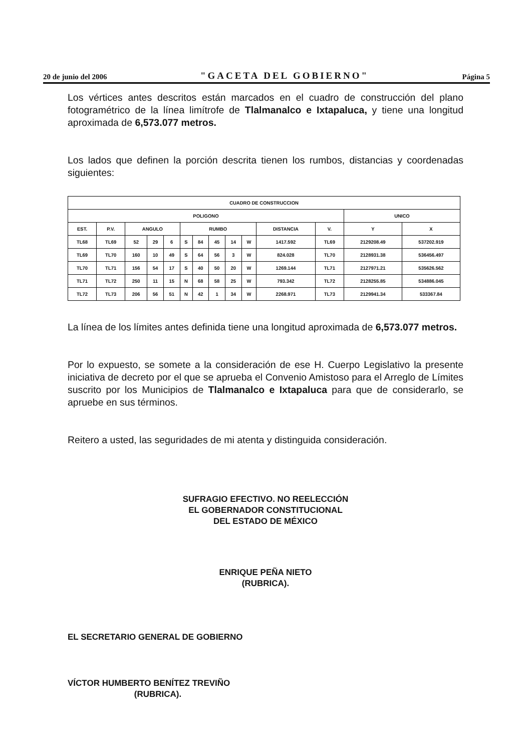20 de junio del 2006 "GACETA DEL GOBIERNO" Página 5
Los vértices antes descritos están marcados en el cuadro de construcción del plano fotogramétrico de la línea limítrofe de Tlalmanalco e Ixtapaluca, y tiene una longitud aproximada de 6,573.077 metros.
Los lados que definen la porción descrita tienen los rumbos, distancias y coordenadas siguientes:
| CUADRO DE CONSTRUCCION | | | | | | | | | | | | | |
| --- | --- | --- | --- | --- | --- | --- | --- | --- | --- | --- | --- | --- | --- |
| POLIGONO | | | | | | | | | | | | UNICO | |
| EST. | P.V. | ANGULO | | | RUMBO | | | | | DISTANCIA | V. | Y | X |
| TL68 | TL69 | 52 | 29 | 6 | S | 84 | 45 | 14 | W | 1417.592 | TL69 | 2129208.49 | 537202.919 |
| TL69 | TL70 | 160 | 10 | 49 | S | 64 | 56 | 3 | W | 824.028 | TL70 | 2128931.38 | 536456.497 |
| TL70 | TL71 | 156 | 54 | 17 | S | 40 | 50 | 20 | W | 1269.144 | TL71 | 2127971.21 | 535626.562 |
| TL71 | TL72 | 250 | 11 | 15 | N | 68 | 58 | 25 | W | 793.342 | TL72 | 2128255.85 | 534886.045 |
| TL72 | TL73 | 206 | 56 | 51 | N | 42 | 1 | 34 | W | 2268.971 | TL73 | 2129941.34 | 533367.84 |
La línea de los límites antes definida tiene una longitud aproximada de 6,573.077 metros.
Por lo expuesto, se somete a la consideración de ese H. Cuerpo Legislativo la presente iniciativa de decreto por el que se aprueba el Convenio Amistoso para el Arreglo de Límites suscrito por los Municipios de Tlalmanalco e Ixtapaluca para que de considerarlo, se apruebe en sus términos.
Reitero a usted, las seguridades de mi atenta y distinguida consideración.
SUFRAGIO EFECTIVO. NO REELECCIÓN
EL GOBERNADOR CONSTITUCIONAL
DEL ESTADO DE MÉXICO
ENRIQUE PEÑA NIETO
(RUBRICA).
EL SECRETARIO GENERAL DE GOBIERNO
VÍCTOR HUMBERTO BENÍTEZ TREVIÑO
(RUBRICA).